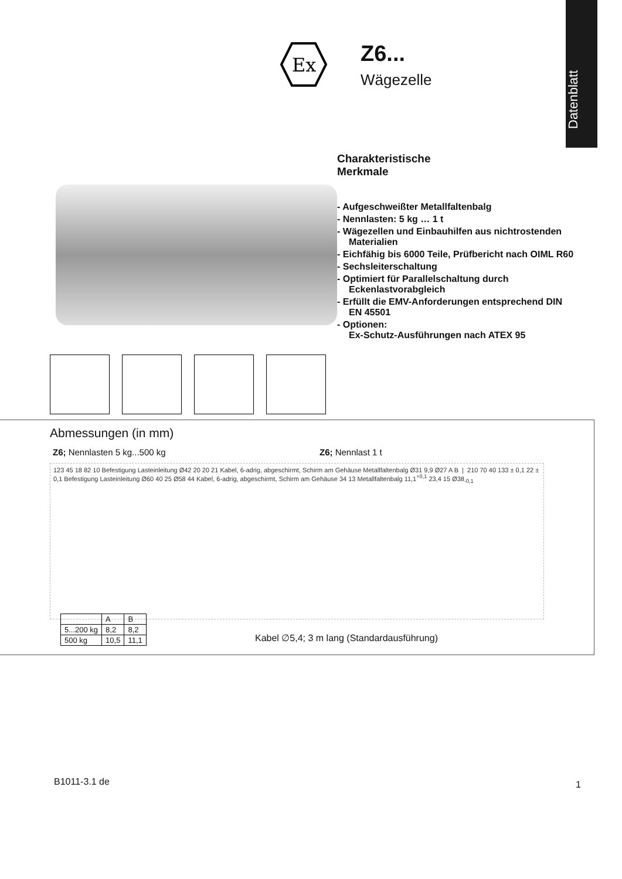Datenblatt
Ex
Z6...
Wägezelle
Charakteristische
Merkmale
- Aufgeschweißter Metallfaltenbalg
- Nennlasten: 5 kg … 1 t
- Wägezellen und Einbauhilfen aus nichtrostenden Materialien
- Eichfähig bis 6000 Teile, Prüfbericht nach OIML R60
- Sechsleiterschaltung
- Optimiert für Parallelschaltung durch Eckenlastvorabgleich
- Erfüllt die EMV-Anforderungen entsprechend DIN EN 45501
- Optionen:
Ex-Schutz-Ausführungen nach ATEX 95
Abmessungen (in mm)
Z6; Nennlasten 5 kg...500 kg Z6; Nennlast 1 t
123 45 18 82 10 Befestigung Lasteinleitung Ø42 20 20 21 Kabel, 6-adrig, abgeschirmt, Schirm am Gehäuse Metallfaltenbalg Ø31 9,9 Ø27 A B | 210 70 40 133 ± 0,1 22 ± 0,1 Befestigung Lasteinleitung Ø60 40 25 Ø58 44 Kabel, 6-adrig, abgeschirmt, Schirm am Gehäuse 34 13 Metallfaltenbalg 11,1<sup>+0,1</sup> 23,4 15 Ø38<sub>-0,1</sub>
| | A | B |
| --- | --- | --- |
| 5...200 kg | 8,2 | 8,2 |
| 500 kg | 10,5 | 11,1 |
Kabel ∅5,4; 3 m lang (Standardausführung)
B1011-3.1 de 1